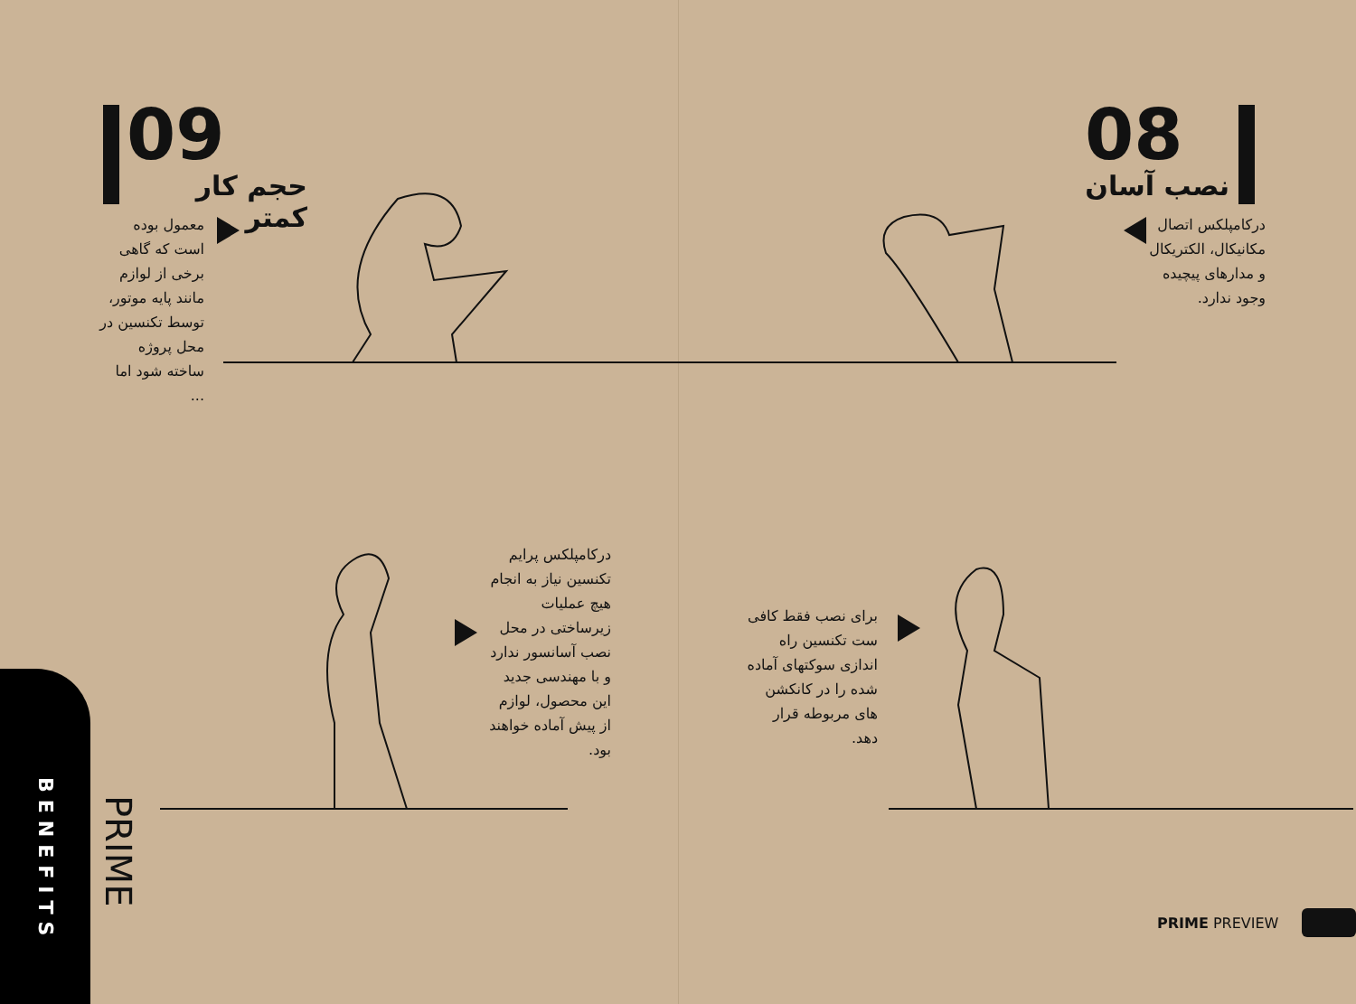09
حجم کار کمتر
معمول بوده است که گاهی برخی از لوازم مانند پایه موتور، توسط تکنسین در محل پروژه ساخته شود اما ...
08
نصب آسان
درکامپلکس اتصال مکانیکال، الکتریکال و مدارهای پیچیده وجود ندارد.
درکامپلکس پرایم تکنسین نیاز به انجام هیچ عملیات زیرساختی در محل نصب آسانسور ندارد و با مهندسی جدید این محصول، لوازم از پیش آماده خواهند بود.
برای نصب فقط کافی ست تکنسین راه اندازی سوکتهای آماده شده را در کانکشن های مربوطه قرار دهد.
BENEFITS
PRIME
PRIME PREVIEW